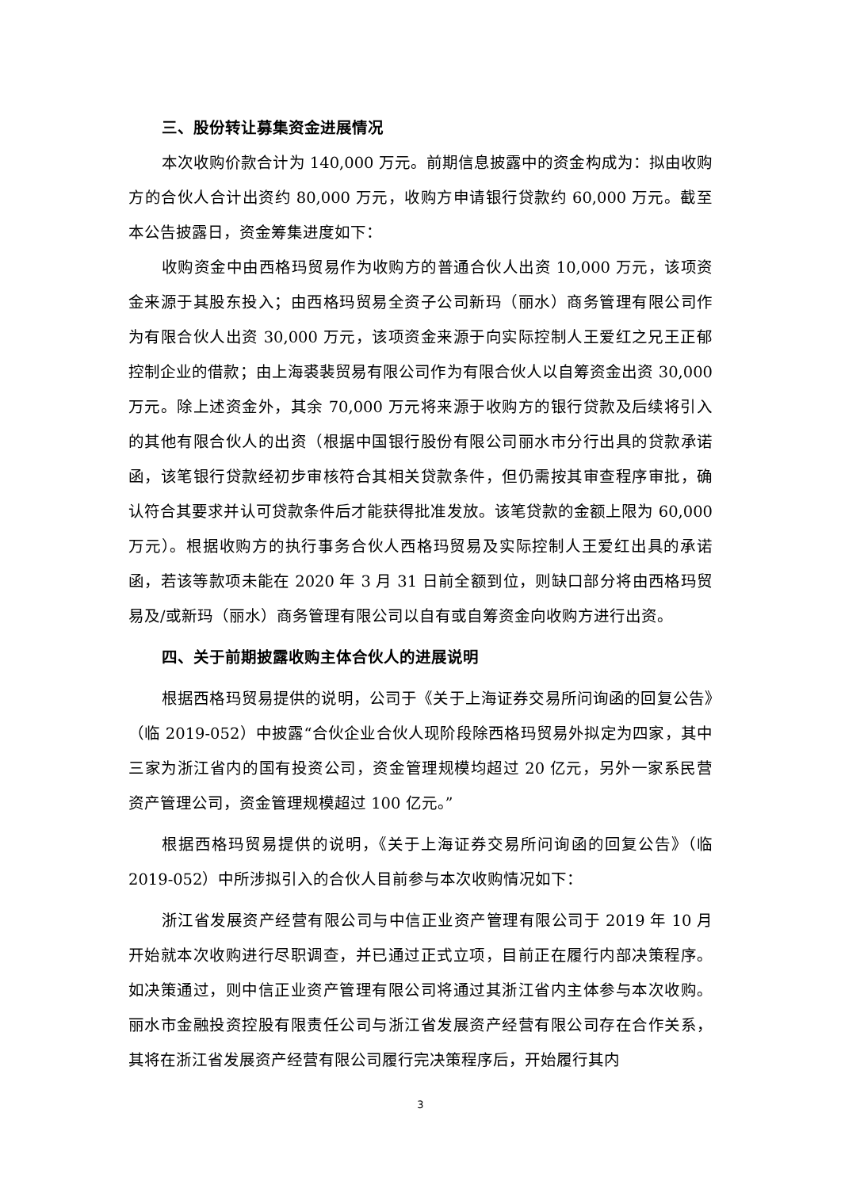三、股份转让募集资金进展情况
本次收购价款合计为 140,000 万元。前期信息披露中的资金构成为：拟由收购方的合伙人合计出资约 80,000 万元，收购方申请银行贷款约 60,000 万元。截至本公告披露日，资金筹集进度如下：
收购资金中由西格玛贸易作为收购方的普通合伙人出资 10,000 万元，该项资金来源于其股东投入；由西格玛贸易全资子公司新玛（丽水）商务管理有限公司作为有限合伙人出资 30,000 万元，该项资金来源于向实际控制人王爱红之兄王正郁控制企业的借款；由上海裘裴贸易有限公司作为有限合伙人以自筹资金出资 30,000 万元。除上述资金外，其余 70,000 万元将来源于收购方的银行贷款及后续将引入的其他有限合伙人的出资（根据中国银行股份有限公司丽水市分行出具的贷款承诺函，该笔银行贷款经初步审核符合其相关贷款条件，但仍需按其审查程序审批，确认符合其要求并认可贷款条件后才能获得批准发放。该笔贷款的金额上限为 60,000 万元）。根据收购方的执行事务合伙人西格玛贸易及实际控制人王爱红出具的承诺函，若该等款项未能在 2020 年 3 月 31 日前全额到位，则缺口部分将由西格玛贸易及/或新玛（丽水）商务管理有限公司以自有或自筹资金向收购方进行出资。
四、关于前期披露收购主体合伙人的进展说明
根据西格玛贸易提供的说明，公司于《关于上海证券交易所问询函的回复公告》（临 2019-052）中披露“合伙企业合伙人现阶段除西格玛贸易外拟定为四家，其中三家为浙江省内的国有投资公司，资金管理规模均超过 20 亿元，另外一家系民营资产管理公司，资金管理规模超过 100 亿元。”
根据西格玛贸易提供的说明，《关于上海证券交易所问询函的回复公告》（临 2019-052）中所涉拟引入的合伙人目前参与本次收购情况如下：
浙江省发展资产经营有限公司与中信正业资产管理有限公司于 2019 年 10 月开始就本次收购进行尽职调查，并已通过正式立项，目前正在履行内部决策程序。如决策通过，则中信正业资产管理有限公司将通过其浙江省内主体参与本次收购。丽水市金融投资控股有限责任公司与浙江省发展资产经营有限公司存在合作关系，其将在浙江省发展资产经营有限公司履行完决策程序后，开始履行其内
3